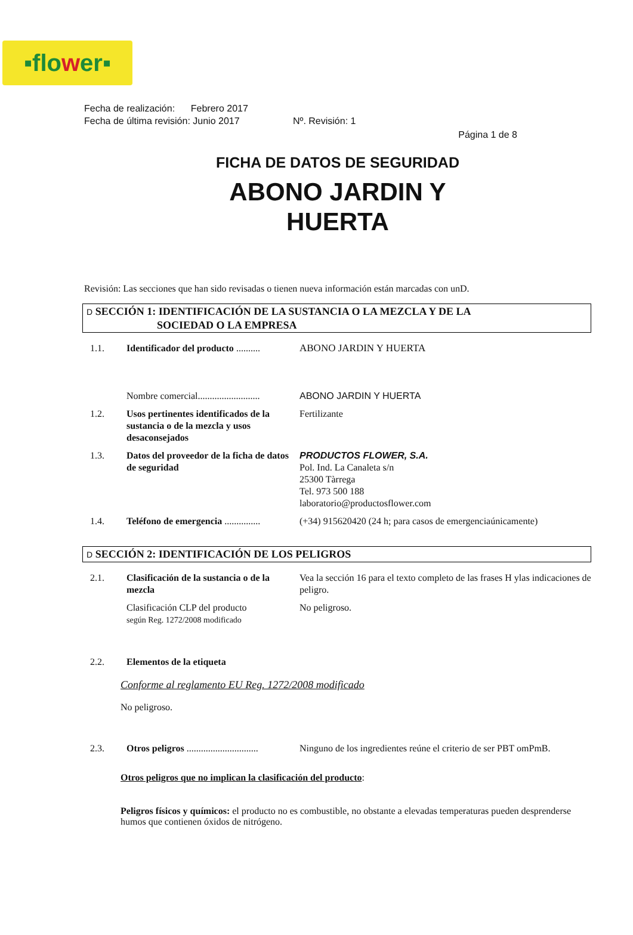▪flo w er▪
Fecha de realización: Febrero 2017
Fecha de última revisión: Junio 2017 Nº. Revisión: 1
Página 1 de 8
FICHA DE DATOS DE SEGURIDAD
ABONO JARDIN Y
HUERTA
Revisión: Las secciones que han sido revisadas o tienen nueva información están marcadas con unD.
D SECCIÓN 1: IDENTIFICACIÓN DE LA SUSTANCIA O LA MEZCLA Y DE LA
SOCIEDAD O LA EMPRESA
1.1. Identificador del producto ..........
ABONO JARDIN Y HUERTA
Nombre comercial..........................
ABONO JARDIN Y HUERTA
1.2. Usos pertinentes identificados de la sustancia o de la mezcla y usos desaconsejados
Fertilizante
1.3. Datos del proveedor de la ficha de datos de seguridad
PRODUCTOS FLOWER, S.A.
Pol. Ind. La Canaleta s/n
25300 Tàrrega
Tel. 973 500 188
laboratorio@productosflower.com
1.4. Teléfono de emergencia ...............
(+34) 915620420 (24 h; para casos de emergenciaúnicamente)
D SECCIÓN 2: IDENTIFICACIÓN DE LOS PELIGROS
2.1. Clasificación de la sustancia o de la mezcla
Vea la sección 16 para el texto completo de las frases H ylas indicaciones de peligro.
Clasificación CLP del producto
según Reg. 1272/2008 modificado
No peligroso.
2.2. Elementos de la etiqueta
Conforme al reglamento EU Reg. 1272/2008 modificado
No peligroso.
2.3. Otros peligros ..............................
Ninguno de los ingredientes reúne el criterio de ser PBT omPmB.
Otros peligros que no implican la clasificación del producto:
Peligros físicos y químicos: el producto no es combustible, no obstante a elevadas temperaturas pueden desprenderse humos que contienen óxidos de nitrógeno.